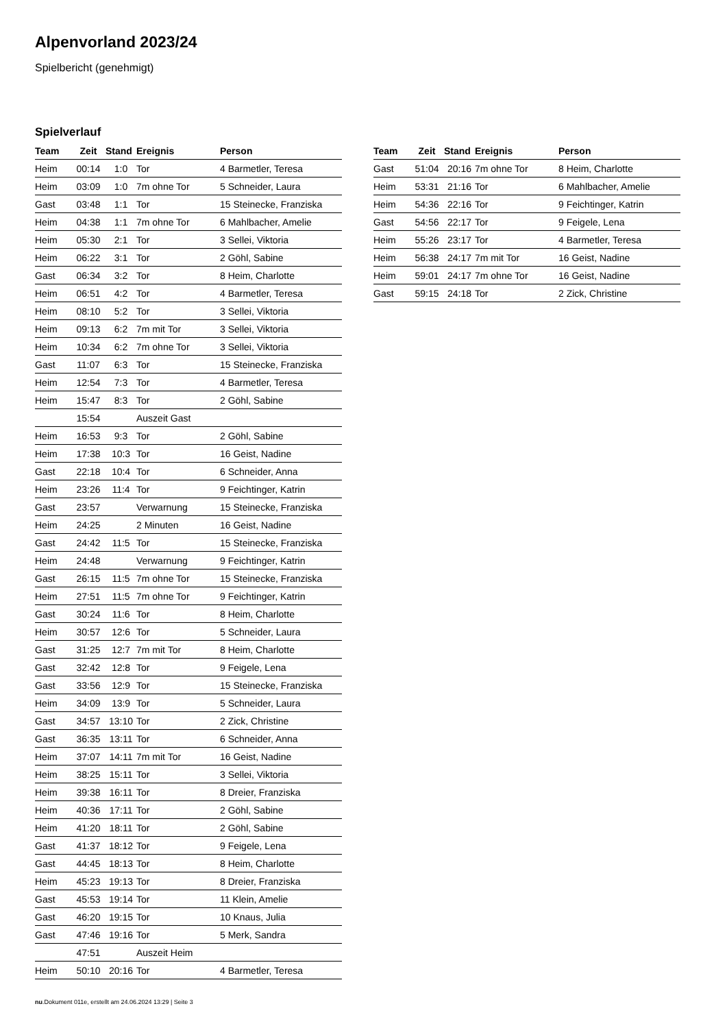Alpenvorland 2023/24
Spielbericht (genehmigt)
Spielverlauf
| Team | Zeit | Stand | Ereignis | Person |
| --- | --- | --- | --- | --- |
| Heim | 00:14 | 1:0 | Tor | 4 Barmetler, Teresa |
| Heim | 03:09 | 1:0 | 7m ohne Tor | 5 Schneider, Laura |
| Gast | 03:48 | 1:1 | Tor | 15 Steinecke, Franziska |
| Heim | 04:38 | 1:1 | 7m ohne Tor | 6 Mahlbacher, Amelie |
| Heim | 05:30 | 2:1 | Tor | 3 Sellei, Viktoria |
| Heim | 06:22 | 3:1 | Tor | 2 Göhl, Sabine |
| Gast | 06:34 | 3:2 | Tor | 8 Heim, Charlotte |
| Heim | 06:51 | 4:2 | Tor | 4 Barmetler, Teresa |
| Heim | 08:10 | 5:2 | Tor | 3 Sellei, Viktoria |
| Heim | 09:13 | 6:2 | 7m mit Tor | 3 Sellei, Viktoria |
| Heim | 10:34 | 6:2 | 7m ohne Tor | 3 Sellei, Viktoria |
| Gast | 11:07 | 6:3 | Tor | 15 Steinecke, Franziska |
| Heim | 12:54 | 7:3 | Tor | 4 Barmetler, Teresa |
| Heim | 15:47 | 8:3 | Tor | 2 Göhl, Sabine |
| | 15:54 | | Auszeit Gast | |
| Heim | 16:53 | 9:3 | Tor | 2 Göhl, Sabine |
| Heim | 17:38 | 10:3 | Tor | 16 Geist, Nadine |
| Gast | 22:18 | 10:4 | Tor | 6 Schneider, Anna |
| Heim | 23:26 | 11:4 | Tor | 9 Feichtinger, Katrin |
| Gast | 23:57 | | Verwarnung | 15 Steinecke, Franziska |
| Heim | 24:25 | | 2 Minuten | 16 Geist, Nadine |
| Gast | 24:42 | 11:5 | Tor | 15 Steinecke, Franziska |
| Heim | 24:48 | | Verwarnung | 9 Feichtinger, Katrin |
| Gast | 26:15 | 11:5 | 7m ohne Tor | 15 Steinecke, Franziska |
| Heim | 27:51 | 11:5 | 7m ohne Tor | 9 Feichtinger, Katrin |
| Gast | 30:24 | 11:6 | Tor | 8 Heim, Charlotte |
| Heim | 30:57 | 12:6 | Tor | 5 Schneider, Laura |
| Gast | 31:25 | 12:7 | 7m mit Tor | 8 Heim, Charlotte |
| Gast | 32:42 | 12:8 | Tor | 9 Feigele, Lena |
| Gast | 33:56 | 12:9 | Tor | 15 Steinecke, Franziska |
| Heim | 34:09 | 13:9 | Tor | 5 Schneider, Laura |
| Gast | 34:57 | 13:10 | Tor | 2 Zick, Christine |
| Gast | 36:35 | 13:11 | Tor | 6 Schneider, Anna |
| Heim | 37:07 | 14:11 | 7m mit Tor | 16 Geist, Nadine |
| Heim | 38:25 | 15:11 | Tor | 3 Sellei, Viktoria |
| Heim | 39:38 | 16:11 | Tor | 8 Dreier, Franziska |
| Heim | 40:36 | 17:11 | Tor | 2 Göhl, Sabine |
| Heim | 41:20 | 18:11 | Tor | 2 Göhl, Sabine |
| Gast | 41:37 | 18:12 | Tor | 9 Feigele, Lena |
| Gast | 44:45 | 18:13 | Tor | 8 Heim, Charlotte |
| Heim | 45:23 | 19:13 | Tor | 8 Dreier, Franziska |
| Gast | 45:53 | 19:14 | Tor | 11 Klein, Amelie |
| Gast | 46:20 | 19:15 | Tor | 10 Knaus, Julia |
| Gast | 47:46 | 19:16 | Tor | 5 Merk, Sandra |
| | 47:51 | | Auszeit Heim | |
| Heim | 50:10 | 20:16 | Tor | 4 Barmetler, Teresa |
| Team | Zeit | Stand | Ereignis | Person |
| --- | --- | --- | --- | --- |
| Gast | 51:04 | 20:16 | 7m ohne Tor | 8 Heim, Charlotte |
| Heim | 53:31 | 21:16 | Tor | 6 Mahlbacher, Amelie |
| Heim | 54:36 | 22:16 | Tor | 9 Feichtinger, Katrin |
| Gast | 54:56 | 22:17 | Tor | 9 Feigele, Lena |
| Heim | 55:26 | 23:17 | Tor | 4 Barmetler, Teresa |
| Heim | 56:38 | 24:17 | 7m mit Tor | 16 Geist, Nadine |
| Heim | 59:01 | 24:17 | 7m ohne Tor | 16 Geist, Nadine |
| Gast | 59:15 | 24:18 | Tor | 2 Zick, Christine |
nu.Dokument 011e, erstellt am 24.06.2024 13:29 | Seite 3